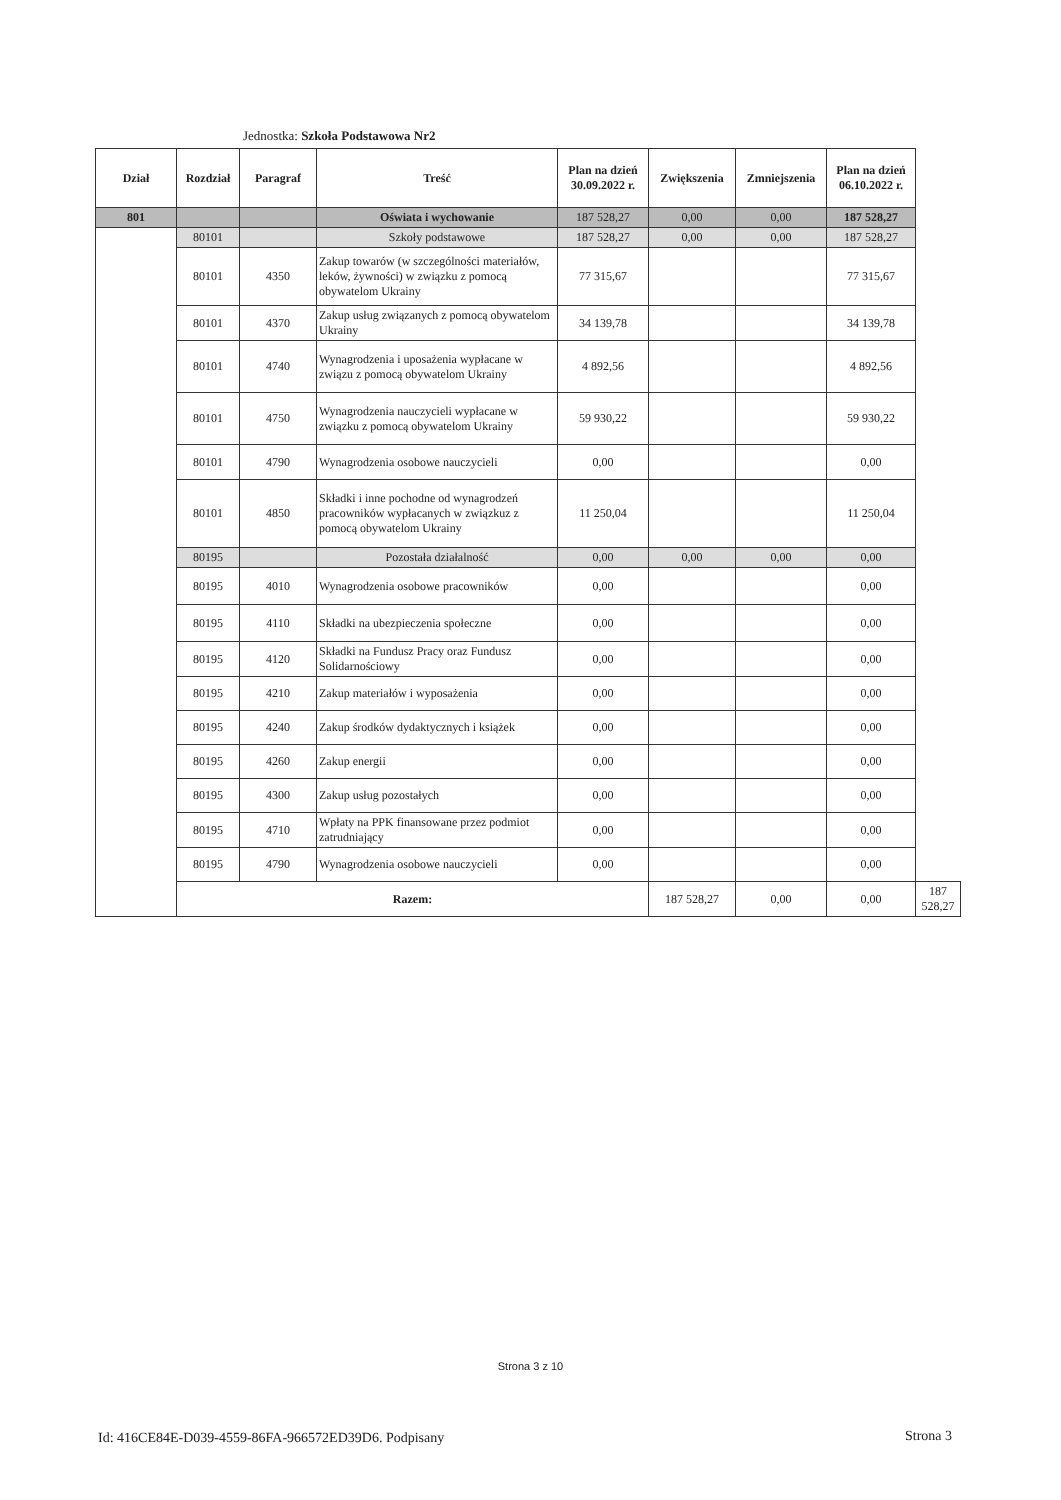Jednostka: Szkoła Podstawowa Nr2
| Dział | Rozdział | Paragraf | Treść | Plan na dzień 30.09.2022 r. | Zwiększenia | Zmniejszenia | Plan na dzień 06.10.2022 r. | |
| --- | --- | --- | --- | --- | --- | --- | --- | --- |
| 801 | | | Oświata i wychowanie | 187 528,27 | 0,00 | 0,00 | 187 528,27 | |
| | 80101 | | Szkoły podstawowe | 187 528,27 | 0,00 | 0,00 | 187 528,27 | |
| | 80101 | 4350 | Zakup towarów (w szczególności materiałów, leków, żywności) w związku z pomocą obywatelom Ukrainy | 77 315,67 | | | 77 315,67 | |
| | 80101 | 4370 | Zakup usług związanych z pomocą obywatelom Ukrainy | 34 139,78 | | | 34 139,78 | |
| | 80101 | 4740 | Wynagrodzenia i uposażenia wypłacane w związu z pomocą obywatelom Ukrainy | 4 892,56 | | | 4 892,56 | |
| | 80101 | 4750 | Wynagrodzenia nauczycieli wypłacane w związku z pomocą obywatelom Ukrainy | 59 930,22 | | | 59 930,22 | |
| | 80101 | 4790 | Wynagrodzenia osobowe nauczycieli | 0,00 | | | 0,00 | |
| | 80101 | 4850 | Składki i inne pochodne od wynagrodzeń pracowników wypłacanych w związkuz z pomocą obywatelom Ukrainy | 11 250,04 | | | 11 250,04 | |
| | 80195 | | Pozostała działalność | 0,00 | 0,00 | 0,00 | 0,00 | |
| | 80195 | 4010 | Wynagrodzenia osobowe pracowników | 0,00 | | | 0,00 | |
| | 80195 | 4110 | Składki na ubezpieczenia społeczne | 0,00 | | | 0,00 | |
| | 80195 | 4120 | Składki na Fundusz Pracy oraz Fundusz Solidarnościowy | 0,00 | | | 0,00 | |
| | 80195 | 4210 | Zakup materiałów i wyposażenia | 0,00 | | | 0,00 | |
| | 80195 | 4240 | Zakup środków dydaktycznych i książek | 0,00 | | | 0,00 | |
| | 80195 | 4260 | Zakup energii | 0,00 | | | 0,00 | |
| | 80195 | 4300 | Zakup usług pozostałych | 0,00 | | | 0,00 | |
| | 80195 | 4710 | Wpłaty na PPK finansowane przez podmiot zatrudniający | 0,00 | | | 0,00 | |
| | 80195 | 4790 | Wynagrodzenia osobowe nauczycieli | 0,00 | | | 0,00 | |
| | Razem: | | | | 187 528,27 | 0,00 | 0,00 | 187 528,27 |
Strona 3 z 10
Id: 416CE84E-D039-4559-86FA-966572ED39D6. Podpisany
Strona 3